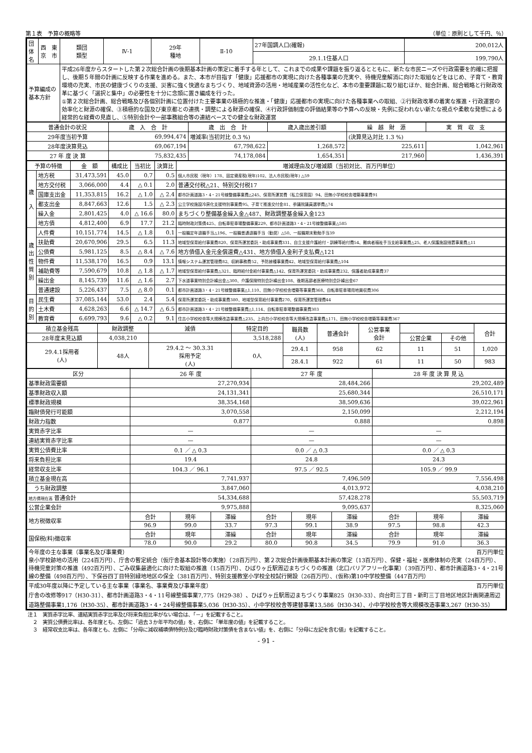第１表　予算の概略等 （単位：原則として千円、％）
| 団体名 | 西 東 京 市 | 類団 類型 | Ⅳ-1 | 29年 種地 | Ⅱ-10 | 27年国調人口(確報) | 200,012人 |
| | | | | | | 29.1.1住基人口 | 199,790人 |
| 予算編成の 基本方針 | | 平成26年度からスタートした第２次総合計画の後期基本計画の策定に着手する年として、これまでの成果や課題を振り返るとともに、新たな市民ニーズや行政需要を的確に把握し、後期５年間の計画に反映する作業を進める。また、本市が目指す「健康」応援都市の実現に向けた各種事業の充実や、待機児童解消に向けた取組などをはじめ、子育て・教育環境の充実、市民の健康づくりの支援、災害に強く快適なまちづくり、地域資源の活用・地域産業の活性化など、本市の重要課題に取り組むほか、総合計画、総合戦略と行財政改革に基づく「選択と集中」の必要性を十分に念頭に置き編成を行った。 ①第２次総合計画、総合戦略及び各個別計画に位置付けた主要事業の積極的な推進・「健康」応援都市の実現に向けた各種事業への取組、②行財政改革の着実な推進・行政運営の効率化と財源の確保、③積極的な国及び東京都との連携・調整による財源の確保、④行政評価制度の評価結果等の予算への反映・先例に捉われない新たな視点や柔軟な発想による経常的な経費の見直し、⑤特別会計や一部事務組合等の連結ベースでの健全な財政運営 | | | | | |
| 普通会計の状況 | 歳 入 合 計 | 歳 出 合 計 | 歳入歳出差引額 | 繰 越 財 源 | 実 質 収 支 |
| --- | --- | --- | --- | --- | --- |
| 29年度当初予算 | 69,994,474 | 増減率(当初対比 0.3 %) | | (決算見込対比 1.3 %) | |
| 28年度決算見込 | 69,067,194 | 67,798,622 | 1,268,572 | 225,611 | 1,042,961 |
| 27 年 度 決 算 | 75,832,435 | 74,178,084 | 1,654,351 | 217,960 | 1,436,391 |
| 予算の特徴 | | 金 額 | 構成比 | 当初比 | 決算比 | 増減理由及び増減額（当初対比、百万円単位） |
| --- | --- | --- | --- | --- | --- | --- |
| 歳 入 | 地方税 | 31,473,591 | 45.0 | 0.7 | 0.5 | 個人市民税（現年）178、固定資産税(現年)102、法人市民税(現年) △59 |
| | 地方交付税 | 3,066,000 | 4.4 | △ 0.1 | 2.0 | 普通交付税△21、特別交付税17 |
| | 国庫支出金 | 11,353,815 | 16.2 | △ 1.0 | △ 2.4 | 都市計画道路3・4・21号線整備事業費△245、保育所運営費（私立保育園）94、田無小学校校舎増築事業費91 |
| | 都支出金 | 8,847,663 | 12.6 | 1.5 | △ 2.3 | 公立学校施設冷房化支援特別事業費95、子育て推進交付金81、参議院議員選挙費△74 |
| | 繰入金 | 2,801,425 | 4.0 | △ 16.6 | 80.0 | まちづくり整備基金繰入金△487、財政調整基金繰入金123 |
| | 地方債 | 4,812,400 | 6.9 | 17.7 | 21.2 | 臨時財政対策債425、自転車駐車場整備事業229、都市計画道路3・4・21号線整備事業△585 |
| 歳 出 性 質 別 | 人件費 | 10,151,774 | 14.5 | △ 1.8 | 0.1 | 一般職定年退職手当△196、一般職普通退職手当（勧奨）△50、一般職期末勤勉手当39 |
| | 扶助費 | 20,670,906 | 29.5 | 6.5 | 11.3 | 地域型保育給付事業費820、保育所運営委託・助成事業費331、自立支援介護給付・訓練等給付費54、難病者福祉手当支給事業費△25、老人保護施設措置事業費△11 |
| | 公債費 | 5,981,125 | 8.5 | △ 8.4 | △ 7.6 | 地方債借入金元金償還費△431、地方債借入金利子支払費△121 |
| | 物件費 | 11,538,170 | 16.5 | 0.9 | 13.1 | 情報システム運営管理費82、収納事務費52、予防接種事業費42、地域型保育給付事業費△104 |
| | 補助費等 | 7,590,679 | 10.8 | △ 1.8 | △ 1.7 | 地域型保育給付事業費△321、臨時給付金給付事業費△142、保育所運営委託・助成事業費232、保護者助成事業費37 |
| | 繰出金 | 8,145,739 | 11.6 | △ 1.6 | 2.7 | 下水道事業特別会計繰出金△300、介護保険特別会計繰出金108、後期高齢者医療特別会計繰出金67 |
| | 普通建設 | 5,226,437 | 7.5 | △ 8.0 | 0.1 | 都市計画道路3・4・21号線整備事業△1,110、田無小学校校舎増築等事業費368、自転車駐車場用地買収費306 |
| 目 的 別 | 民生費 | 37,085,144 | 53.0 | 2.4 | 5.4 | 保育所運営委託・助成事業費380、地域型保育給付事業費270、保育所運営管理費44 |
| | 土木費 | 4,628,263 | 6.6 | △ 14.7 | △ 6.5 | 都市計画道路3・4・21号線整備事業費△1,114、自転車駐車場整備事業費303 |
| | 教育費 | 6,699,793 | 9.6 | △ 0.2 | 9.1 | 住吉小学校校舎等大規模改造事業費△235、上向台小学校校舎等大規模改造事業費△171、田無小学校校舎増築等事業費367 |
| 積立基金残高 | 財政調整 | 減債 | 特定目的 | | 職員数 (人) | 普通会計 | 公営事業 会計 | | | 合計 |
| --- | --- | --- | --- | --- | --- | --- | --- | --- | --- | --- |
| 28年度末見込額 | 4,038,210 | | 3,518,288 | | | | | 公営企業 | その他 | |
| 29.4.1採用者 (人) | 48人 | 29.4.2 ～ 30.3.31 採用予定 (人) | | 0人 | 29.4.1 | 958 | 62 | 11 | 51 | 1,020 |
| | | | | | 28.4.1 | 922 | 61 | 11 | 50 | 983 |
| 区分 | 26 年 度 | | | 27 年 度 | | | 28 年 度 決 算 見 込 | | |
| --- | --- | --- | --- | --- | --- | --- | --- | --- | --- |
| 基準財政需要額 | 27,270,934 | | | 28,484,266 | | | 29,202,489 | | |
| 基準財政収入額 | 24,131,341 | | | 25,680,344 | | | 26,510,171 | | |
| 標準財政規模 | 38,354,168 | | | 38,509,636 | | | 39,022,961 | | |
| 臨財債発行可能額 | 3,070,558 | | | 2,150,099 | | | 2,212,194 | | |
| 財政力指数 | 0.877 | | | 0.888 | | | 0.898 | | |
| 実質赤字比率 | — | | | — | | | — | | |
| 連結実質赤字比率 | — | | | — | | | — | | |
| 実質公債費比率 | 0.1 ／ △ 0.3 | | | 0.0 ／ △ 0.3 | | | 0.0 ／ △ 0.3 | | |
| 将来負担比率 | 19.4 | | | 24.8 | | | 24.3 | | |
| 経常収支比率 | 104.3 ／ 96.1 | | | 97.5 ／ 92.5 | | | 105.9 ／ 99.9 | | |
| 積立基金現在高 | 7,741,937 | | | 7,496,509 | | | 7,556,498 | | |
| うち財政調整 | 3,847,060 | | | 4,013,972 | | | 4,038,210 | | |
| 地方債現在高 普通会計 | 54,334,688 | | | 57,428,278 | | | 55,503,719 | | |
| 公営企業会計 | 9,975,888 | | | 9,095,637 | | | 8,325,060 | | |
| 地方税徴収率 | 合計 | 現年 | 滞繰 | 合計 | 現年 | 滞繰 | 合計 | 現年 | 滞繰 |
| | 96.9 | 99.0 | 33.7 | 97.3 | 99.1 | 38.9 | 97.5 | 98.8 | 42.3 |
| 国保税(料)徴収率 | 合計 | 現年 | 滞繰 | 合計 | 現年 | 滞繰 | 合計 | 現年 | 滞繰 |
| | 78.0 | 90.0 | 29.2 | 80.0 | 90.8 | 34.5 | 79.9 | 91.0 | 36.3 |
| 今年度の主な事業（事業名及び事業費） 百万円単位 泉小学校跡地の活用（224百万円）、庁舎の暫定統合（仮庁舎基本設計等の実施）（28百万円）、第２次総合計画後期基本計画の策定（13百万円）、保健・福祉・医療体制の充実（24百万円）、待機児童対策の推進（492百万円）、ごみ収集最適化に向けた取組の推進（15百万円）、ひばりヶ丘駅周辺まちづくりの推進（北口バリアフリー化事業）（39百万円）、都市計画道路3・4・21号線の整備（498百万円）、下保谷四丁目特別緑地地区の保全（381百万円）、特別支援教室小学校全校試行開設（26百万円）、(仮称)第10中学校整備（447百万円） | | | | | | | | | |
| 平成30年度以降に予定している主な事業（事業名、事業費及び事業年度） 百万円単位 庁舎の改修等917（H30-31）、都市計画道路3・4・11号線整備事業7,775（H29-38）、ひばりヶ丘駅周辺まちづくり事業825（H30-33）、向台町三丁目・新町三丁目地区地区計画関連周辺道路整備事業1,176（H30-35）、都市計画道路3・4・24号線整備事業5,036（H30-35）、小中学校校舎等建替事業13,586（H30-34）、小中学校校舎等大規模改造事業3,267（H30-35） | | | | | | | | | |
注１　実質赤字比率、連結実質赤字比率及び将来負担比率がない場合は、「－」を記載すること。
　２　実質公債費比率は、各年度とも、左側に「過去３か年平均の値」を、右側に「単年度の値」を記載すること。
　３　経常収支比率は、各年度とも、左側に「分母に減収補填債特例分及び臨時財政対策債を含まない値」を、右側に「分母に左記を含む値」を記載すること。
- 91 -